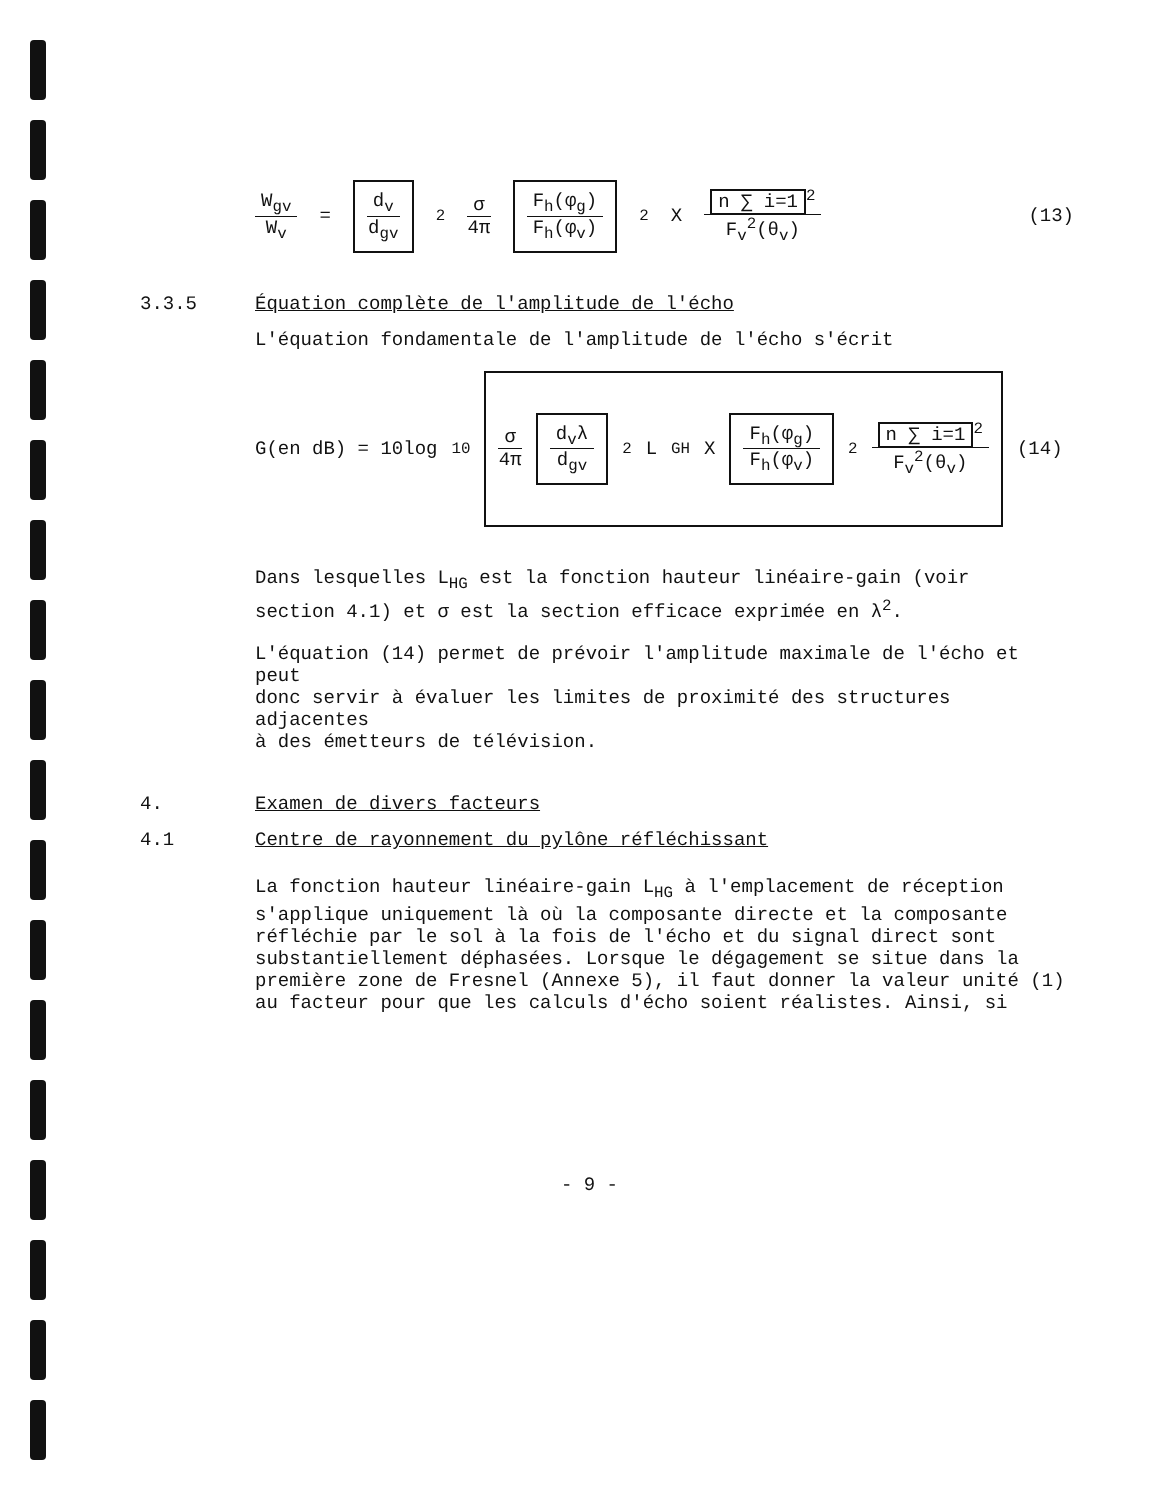W<sub>gv</sub> W<sub>v</sub> = d<sub>v</sub> d<sub>gv</sub><sup>2</sup> σ 4π F<sub>h</sub>(φ<sub>g</sub>) F<sub>h</sub>(φ<sub>v</sub>)<sup>2</sup> X n ∑ i=1<sup>2</sup> F<sub>v</sub><sup>2</sup>(θ<sub>v</sub>) (13)
3.3.5 Équation complète de l'amplitude de l'écho
L'équation fondamentale de l'amplitude de l'écho s'écrit
G(en dB) = 10log<sub>10</sub> σ 4π d<sub>v</sub>λ d<sub>gv</sub><sup>2</sup> L<sub>GH</sub> X F<sub>h</sub>(φ<sub>g</sub>) F<sub>h</sub>(φ<sub>v</sub>)<sup>2</sup> n ∑ i=1<sup>2</sup> F<sub>v</sub><sup>2</sup>(θ<sub>v</sub>) (14)
Dans lesquelles L<sub>HG</sub> est la fonction hauteur linéaire-gain (voir
section 4.1) et σ est la section efficace exprimée en λ<sup>2</sup>.
L'équation (14) permet de prévoir l'amplitude maximale de l'écho et peut
donc servir à évaluer les limites de proximité des structures adjacentes
à des émetteurs de télévision.
4. Examen de divers facteurs
4.1 Centre de rayonnement du pylône réfléchissant
La fonction hauteur linéaire-gain L<sub>HG</sub> à l'emplacement de réception
s'applique uniquement là où la composante directe et la composante
réfléchie par le sol à la fois de l'écho et du signal direct sont
substantiellement déphasées. Lorsque le dégagement se situe dans la
première zone de Fresnel (Annexe 5), il faut donner la valeur unité (1)
au facteur pour que les calculs d'écho soient réalistes. Ainsi, si
- 9 -